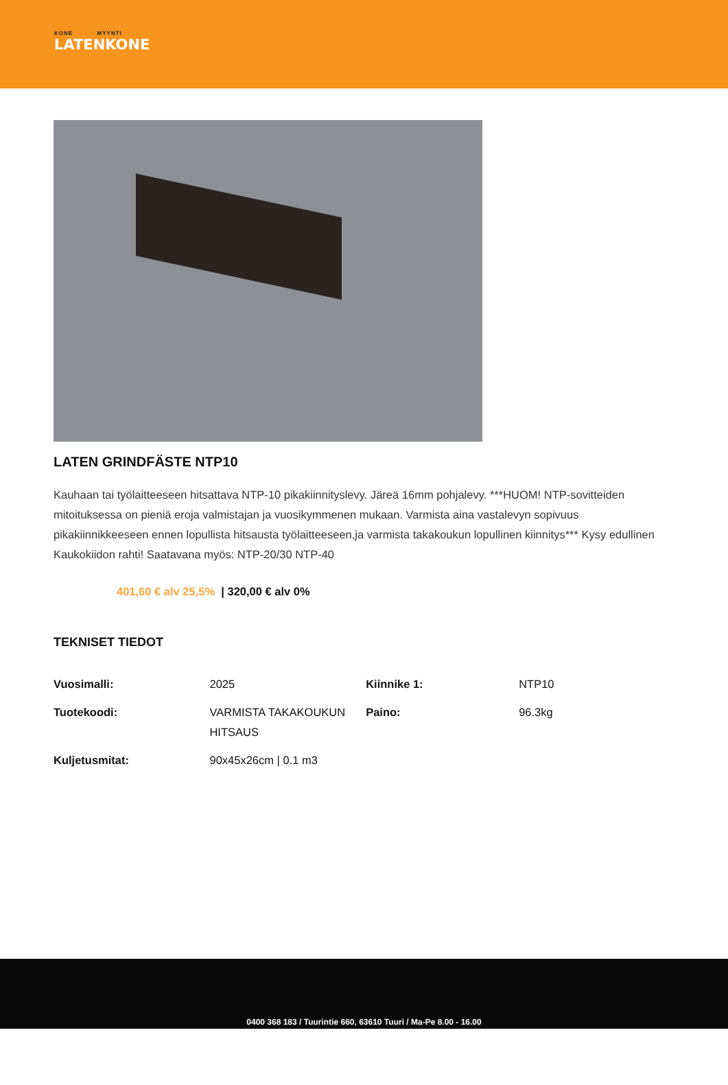KONE MYYNTI
LATENKONE
LATEN GRINDFÄSTE NTP10
Kauhaan tai työlaitteeseen hitsattava NTP-10 pikakiinnityslevy. Järeä 16mm pohjalevy. ***HUOM! NTP-sovitteiden mitoituksessa on pieniä eroja valmistajan ja vuosikymmenen mukaan. Varmista aina vastalevyn sopivuus pikakiinnikkeeseen ennen lopullista hitsausta työlaitteeseen,ja varmista takakoukun lopullinen kiinnitys*** Kysy edullinen Kaukokiidon rahti! Saatavana myös: NTP-20/30 NTP-40
401,60 € alv 25,5% | 320,00 € alv 0%
TEKNISET TIEDOT
| Vuosimalli: | 2025 | Kiinnike 1: | NTP10 |
| Tuotekoodi: | VARMISTA TAKAKOUKUN HITSAUS | Paino: | 96.3kg |
| Kuljetusmitat: | 90x45x26cm / 0.1 m3 | | |
0400 368 183 / Tuurintie 660, 63610 Tuuri / Ma-Pe 8.00 - 16.00